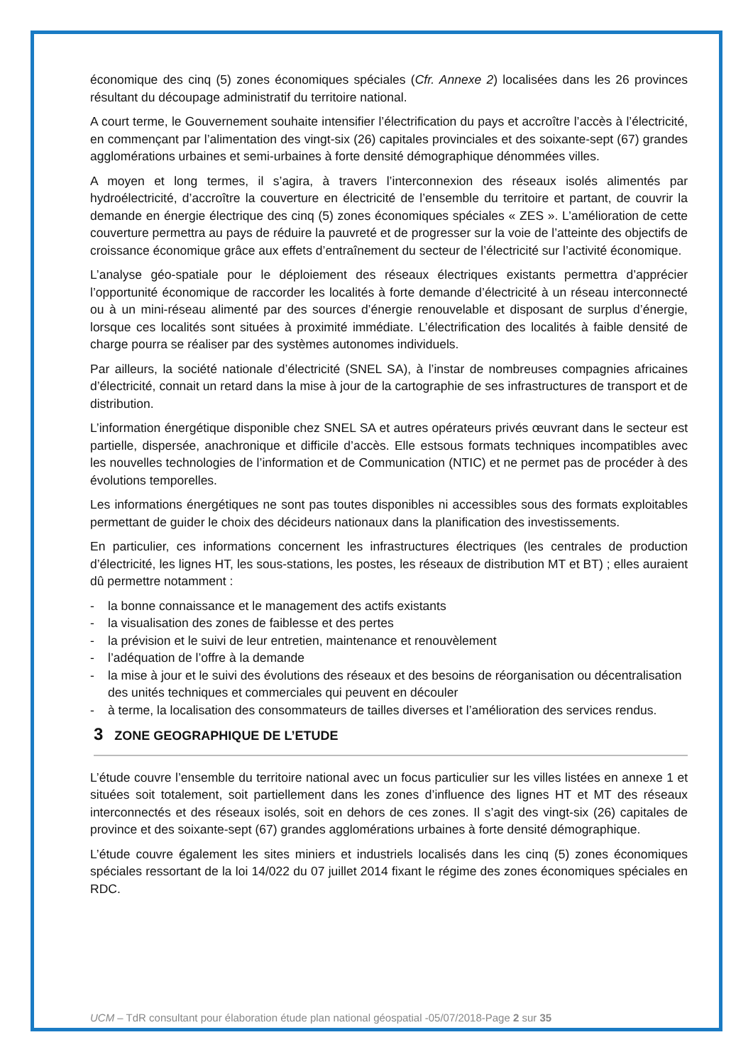économique des cinq (5) zones économiques spéciales (Cfr. Annexe 2) localisées dans les 26 provinces résultant du découpage administratif du territoire national.
A court terme, le Gouvernement souhaite intensifier l’électrification du pays et accroître l’accès à l’électricité, en commençant par l’alimentation des vingt-six (26) capitales provinciales et des soixante-sept (67) grandes agglomérations urbaines et semi-urbaines à forte densité démographique dénommées villes.
A moyen et long termes, il s’agira, à travers l’interconnexion des réseaux isolés alimentés par hydroélectricité, d’accroître la couverture en électricité de l’ensemble du territoire et partant, de couvrir la demande en énergie électrique des cinq (5) zones économiques spéciales « ZES ». L’amélioration de cette couverture permettra au pays de réduire la pauvreté et de progresser sur la voie de l’atteinte des objectifs de croissance économique grâce aux effets d’entraînement du secteur de l’électricité sur l’activité économique.
L’analyse géo-spatiale pour le déploiement des réseaux électriques existants permettra d’apprécier l’opportunité économique de raccorder les localités à forte demande d’électricité à un réseau interconnecté ou à un mini-réseau alimenté par des sources d’énergie renouvelable et disposant de surplus d’énergie, lorsque ces localités sont situées à proximité immédiate. L’électrification des localités à faible densité de charge pourra se réaliser par des systèmes autonomes individuels.
Par ailleurs, la société nationale d’électricité (SNEL SA), à l’instar de nombreuses compagnies africaines d’électricité, connait un retard dans la mise à jour de la cartographie de ses infrastructures de transport et de distribution.
L’information énergétique disponible chez SNEL SA et autres opérateurs privés œuvrant dans le secteur est partielle, dispersée, anachronique et difficile d’accès. Elle estsous formats techniques incompatibles avec les nouvelles technologies de l’information et de Communication (NTIC) et ne permet pas de procéder à des évolutions temporelles.
Les informations énergétiques ne sont pas toutes disponibles ni accessibles sous des formats exploitables permettant de guider le choix des décideurs nationaux dans la planification des investissements.
En particulier, ces informations concernent les infrastructures électriques (les centrales de production d’électricité, les lignes HT, les sous-stations, les postes, les réseaux de distribution MT et BT) ; elles auraient dû permettre notamment :
- la bonne connaissance et le management des actifs existants
- la visualisation des zones de faiblesse et des pertes
- la prévision et le suivi de leur entretien, maintenance et renouvèlement
- l’adéquation de l’offre à la demande
- la mise à jour et le suivi des évolutions des réseaux et des besoins de réorganisation ou décentralisation des unités techniques et commerciales qui peuvent en découler
- à terme, la localisation des consommateurs de tailles diverses et l’amélioration des services rendus.
3 ZONE GEOGRAPHIQUE DE L’ETUDE
L’étude couvre l’ensemble du territoire national avec un focus particulier sur les villes listées en annexe 1 et situées soit totalement, soit partiellement dans les zones d’influence des lignes HT et MT des réseaux interconnectés et des réseaux isolés, soit en dehors de ces zones. Il s’agit des vingt-six (26) capitales de province et des soixante-sept (67) grandes agglomérations urbaines à forte densité démographique.
L’étude couvre également les sites miniers et industriels localisés dans les cinq (5) zones économiques spéciales ressortant de la loi 14/022 du 07 juillet 2014 fixant le régime des zones économiques spéciales en RDC.
UCM – TdR consultant pour élaboration étude plan national géospatial -05/07/2018-Page 2 sur 35